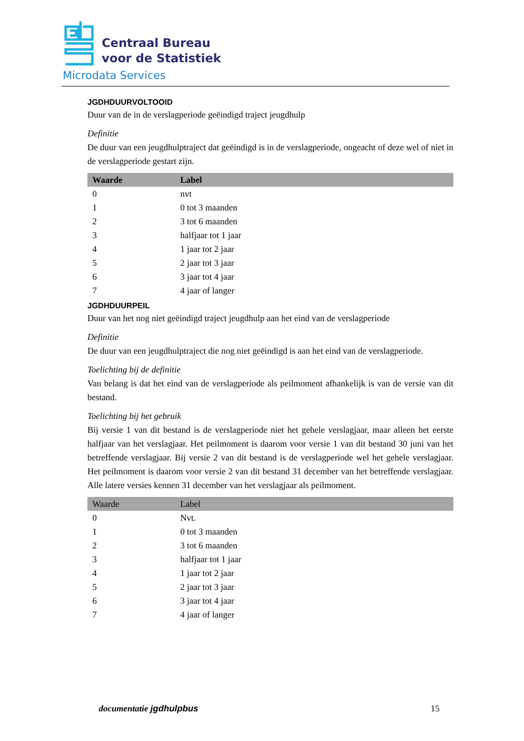Centraal Bureau
voor de Statistiek
Microdata Services
JGDHDUURVOLTOOID
Duur van de in de verslagperiode geëindigd traject jeugdhulp
Definitie
De duur van een jeugdhulptraject dat geëindigd is in de verslagperiode, ongeacht of deze wel of niet in de verslagperiode gestart zijn.
| Waarde | Label |
| --- | --- |
| 0 | nvt |
| 1 | 0 tot 3 maanden |
| 2 | 3 tot 6 maanden |
| 3 | halfjaar tot 1 jaar |
| 4 | 1 jaar tot 2 jaar |
| 5 | 2 jaar tot 3 jaar |
| 6 | 3 jaar tot 4 jaar |
| 7 | 4 jaar of langer |
JGDHDUURPEIL
Duur van het nog niet geëindigd traject jeugdhulp aan het eind van de verslagperiode
Definitie
De duur van een jeugdhulptraject die nog niet geëindigd is aan het eind van de verslagperiode.
Toelichting bij de definitie
Van belang is dat het eind van de verslagperiode als peilmoment afhankelijk is van de versie van dit bestand.
Toelichting bij het gebruik
Bij versie 1 van dit bestand is de verslagperiode niet het gehele verslagjaar, maar alleen het eerste halfjaar van het verslagjaar. Het peilmoment is daarom voor versie 1 van dit bestand 30 juni van het betreffende verslagjaar. Bij versie 2 van dit bestand is de verslagperiode wel het gehele verslagjaar. Het peilmoment is daarom voor versie 2 van dit bestand 31 december van het betreffende verslagjaar. Alle latere versies kennen 31 december van het verslagjaar als peilmoment.
| Waarde | Label |
| --- | --- |
| 0 | Nvt. |
| 1 | 0 tot 3 maanden |
| 2 | 3 tot 6 maanden |
| 3 | halfjaar tot 1 jaar |
| 4 | 1 jaar tot 2 jaar |
| 5 | 2 jaar tot 3 jaar |
| 6 | 3 jaar tot 4 jaar |
| 7 | 4 jaar of langer |
documentatie jgdhulpbus 15